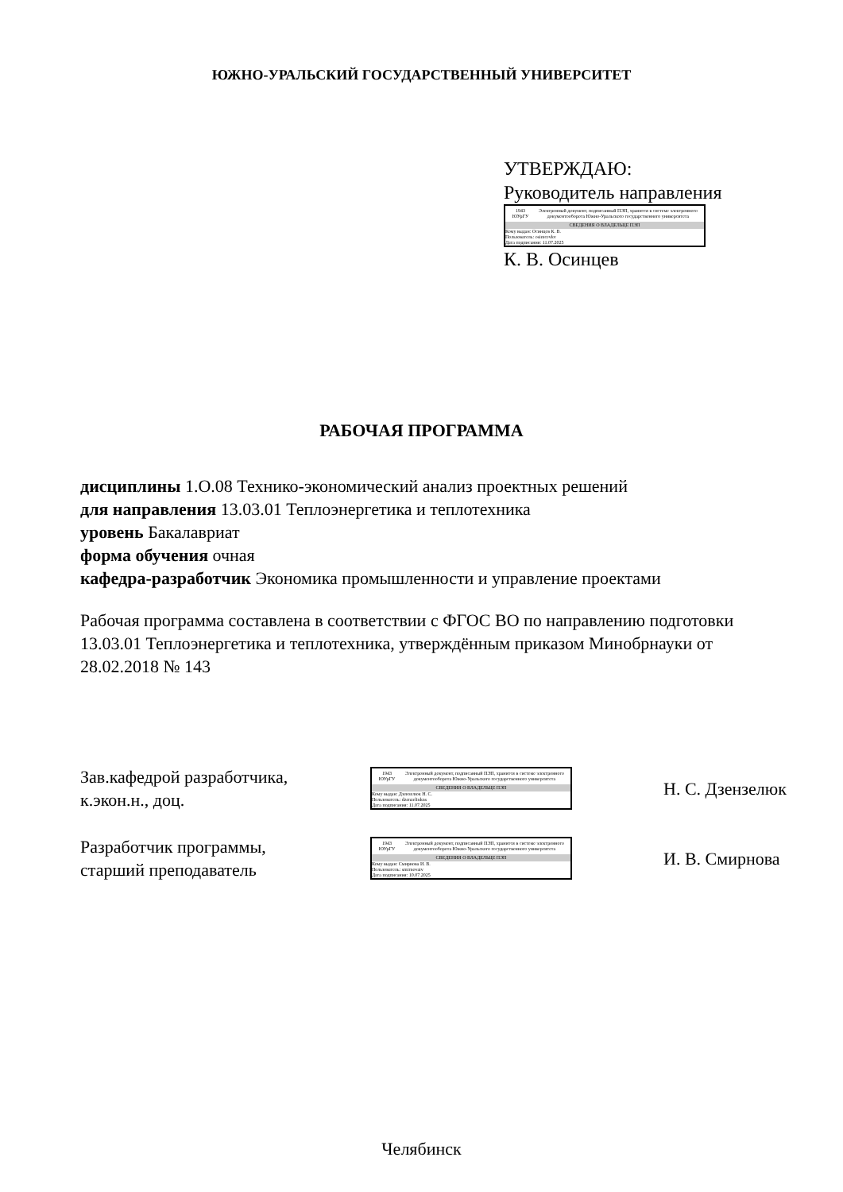ЮЖНО-УРАЛЬСКИЙ ГОСУДАРСТВЕННЫЙ УНИВЕРСИТЕТ
УТВЕРЖДАЮ:
Руководитель направления
1943
ЮУрГУ
Электронный документ, подписанный ПЭП, хранится в системе электронного документооборота Южно-Уральского государственного университета
СВЕДЕНИЯ О ВЛАДЕЛЬЦЕ ПЭП
Кому выдан: Осинцев К. В.
Пользователь: osintcevkv
Дата подписания: 11.07.2025
К. В. Осинцев
РАБОЧАЯ ПРОГРАММА
дисциплины 1.О.08 Технико-экономический анализ проектных решений
для направления 13.03.01 Теплоэнергетика и теплотехника
уровень Бакалавриат
форма обучения очная
кафедра-разработчик Экономика промышленности и управление проектами
Рабочая программа составлена в соответствии с ФГОС ВО по направлению подготовки 13.03.01 Теплоэнергетика и теплотехника, утверждённым приказом Минобрнауки от 28.02.2018 № 143
Зав.кафедрой разработчика,
к.экон.н., доц.
1943
ЮУрГУ
Электронный документ, подписанный ПЭП, хранится в системе электронного документооборота Южно-Уральского государственного университета
СВЕДЕНИЯ О ВЛАДЕЛЬЦЕ ПЭП
Кому выдан: Дзензелюк Н. С.
Пользователь: dzenzeliukns
Дата подписания: 11.07.2025
Н. С. Дзензелюк
Разработчик программы,
старший преподаватель
1943
ЮУрГУ
Электронный документ, подписанный ПЭП, хранится в системе электронного документооборота Южно-Уральского государственного университета
СВЕДЕНИЯ О ВЛАДЕЛЬЦЕ ПЭП
Кому выдан: Смирнова И. В.
Пользователь: smirnovaiv
Дата подписания: 10.07.2025
И. В. Смирнова
Челябинск